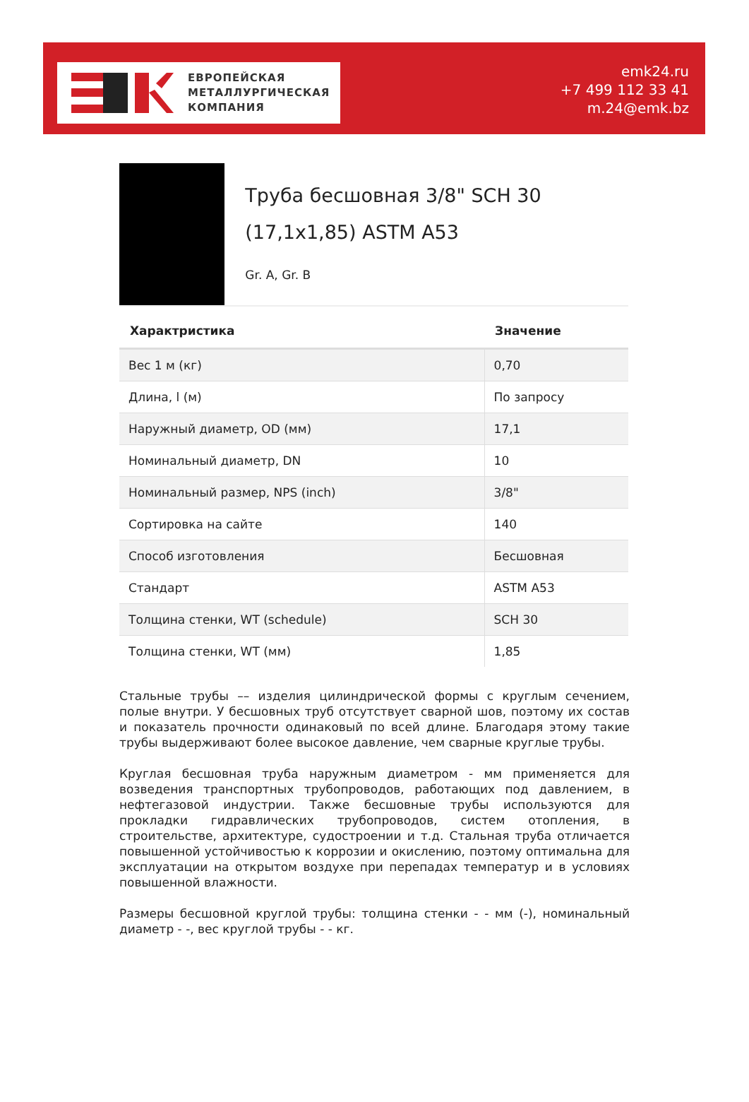ЕВРОПЕЙСКАЯ
МЕТАЛЛУРГИЧЕСКАЯ
КОМПАНИЯ
emk24.ru
+7 499 112 33 41
m.24@emk.bz
Труба бесшовная 3/8" SCH 30 (17,1x1,85) ASTM A53
Gr. A, Gr. B
| Характристика | Значение |
| --- | --- |
| Вес 1 м (кг) | 0,70 |
| Длина, l (м) | По запросу |
| Наружный диаметр, OD (мм) | 17,1 |
| Номинальный диаметр, DN | 10 |
| Номинальный размер, NPS (inch) | 3/8" |
| Сортировка на сайте | 140 |
| Способ изготовления | Бесшовная |
| Стандарт | ASTM A53 |
| Толщина стенки, WT (schedule) | SCH 30 |
| Толщина стенки, WT (мм) | 1,85 |
Стальные трубы –– изделия цилиндрической формы с круглым сечением, полые внутри. У бесшовных труб отсутствует сварной шов, поэтому их состав и показатель прочности одинаковый по всей длине. Благодаря этому такие трубы выдерживают более высокое давление, чем сварные круглые трубы.
Круглая бесшовная труба наружным диаметром - мм применяется для возведения транспортных трубопроводов, работающих под давлением, в нефтегазовой индустрии. Также бесшовные трубы используются для прокладки гидравлических трубопроводов, систем отопления, в строительстве, архитектуре, судостроении и т.д. Стальная труба отличается повышенной устойчивостью к коррозии и окислению, поэтому оптимальна для эксплуатации на открытом воздухе при перепадах температур и в условиях повышенной влажности.
Размеры бесшовной круглой трубы: толщина стенки - - мм (-), номинальный диаметр - -, вес круглой трубы - - кг.